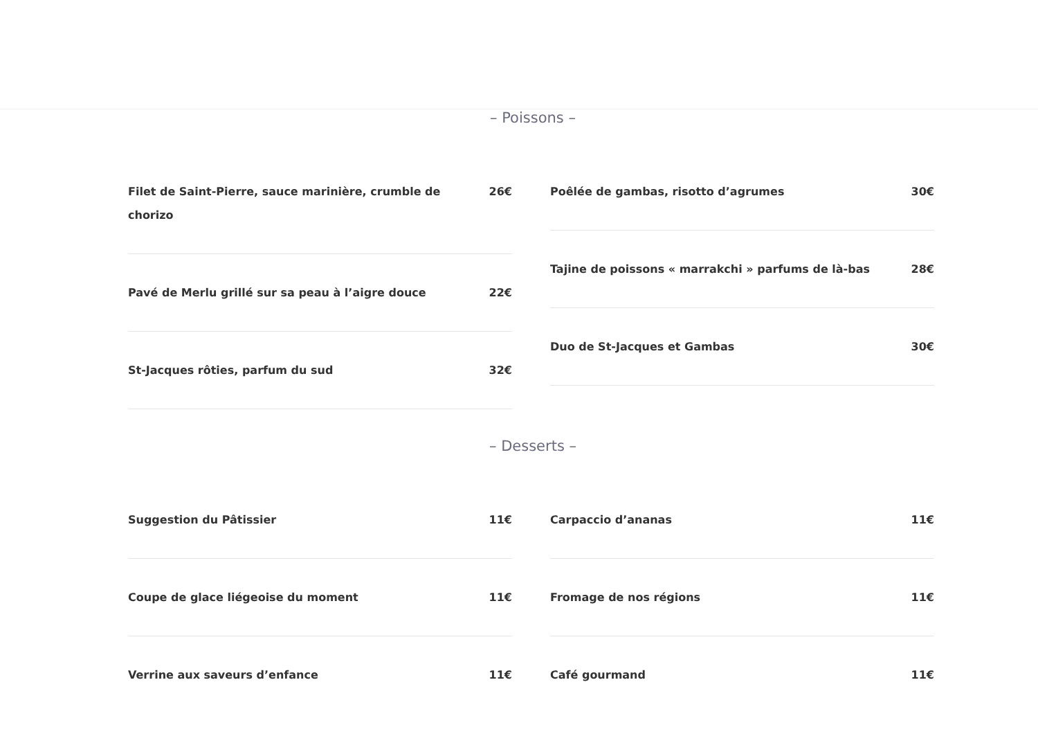– Poissons –
Filet de Saint-Pierre, sauce marinière, crumble de chorizo 26€
Pavé de Merlu grillé sur sa peau à l’aigre douce 22€
St-Jacques rôties, parfum du sud 32€
Poêlée de gambas, risotto d’agrumes 30€
Tajine de poissons « marrakchi » parfums de là-bas 28€
Duo de St-Jacques et Gambas 30€
– Desserts –
Suggestion du Pâtissier 11€
Coupe de glace liégeoise du moment 11€
Verrine aux saveurs d’enfance 11€
Carpaccio d’ananas 11€
Fromage de nos régions 11€
Café gourmand 11€